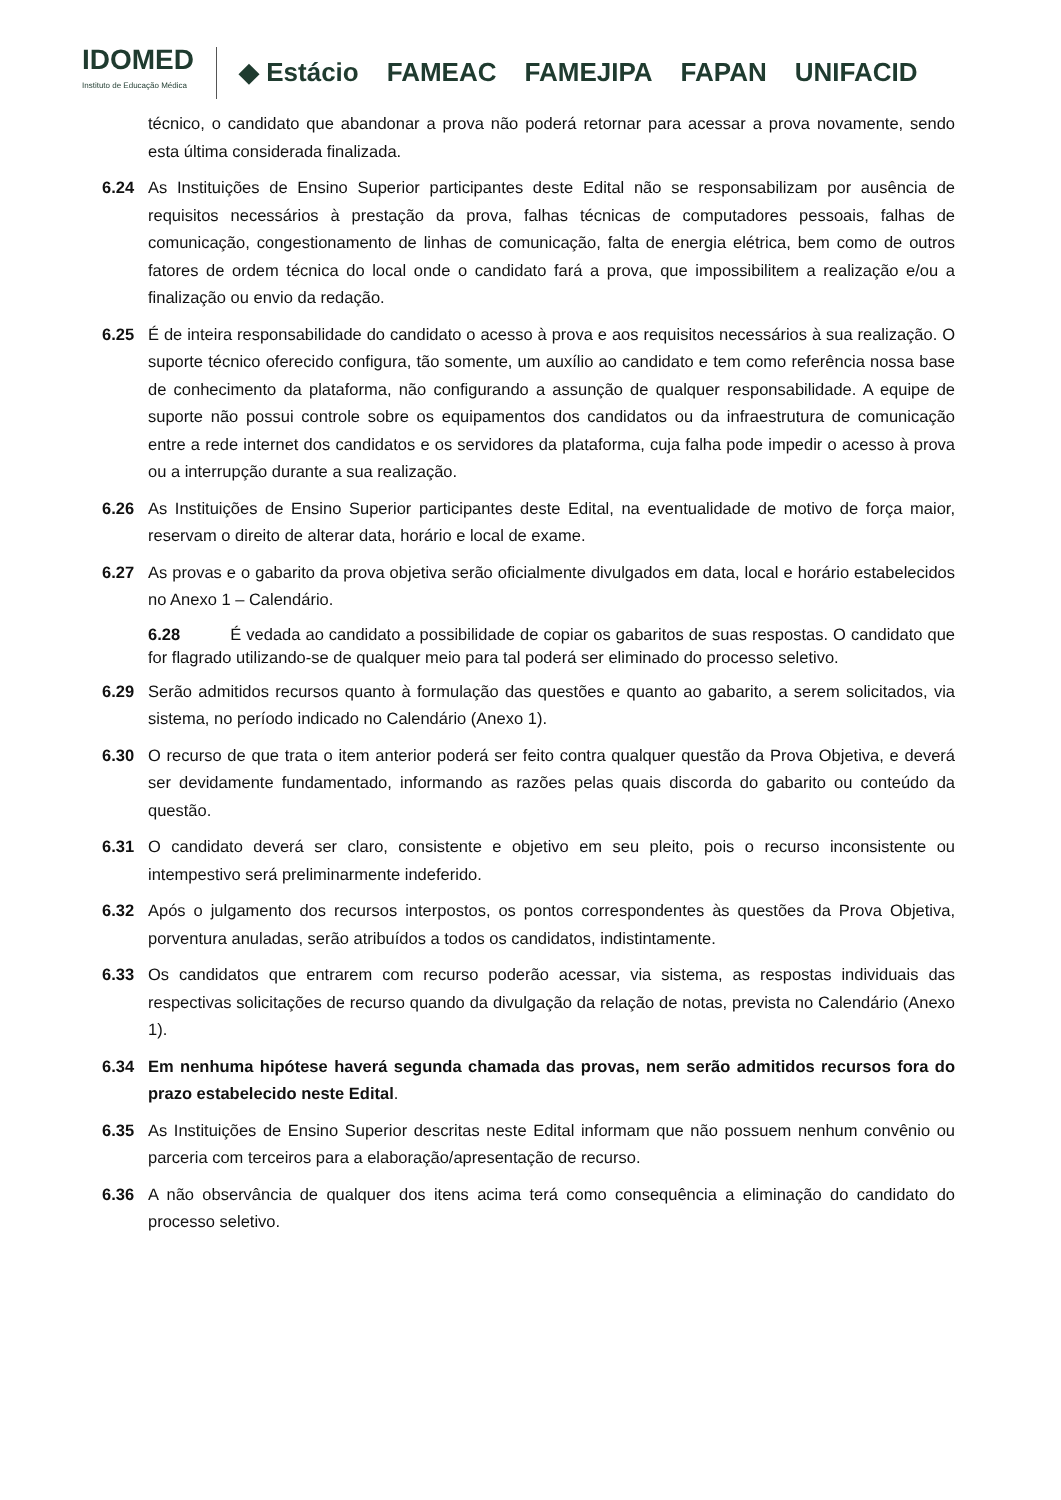IDOMED
Instituto de Educação Médica
◆ Estácio FAMEAC FAMEJIPA FAPAN UNIFACID
técnico, o candidato que abandonar a prova não poderá retornar para acessar a prova novamente, sendo esta última considerada finalizada.
6.24 As Instituições de Ensino Superior participantes deste Edital não se responsabilizam por ausência de requisitos necessários à prestação da prova, falhas técnicas de computadores pessoais, falhas de comunicação, congestionamento de linhas de comunicação, falta de energia elétrica, bem como de outros fatores de ordem técnica do local onde o candidato fará a prova, que impossibilitem a realização e/ou a finalização ou envio da redação.
6.25 É de inteira responsabilidade do candidato o acesso à prova e aos requisitos necessários à sua realização. O suporte técnico oferecido configura, tão somente, um auxílio ao candidato e tem como referência nossa base de conhecimento da plataforma, não configurando a assunção de qualquer responsabilidade. A equipe de suporte não possui controle sobre os equipamentos dos candidatos ou da infraestrutura de comunicação entre a rede internet dos candidatos e os servidores da plataforma, cuja falha pode impedir o acesso à prova ou a interrupção durante a sua realização.
6.26 As Instituições de Ensino Superior participantes deste Edital, na eventualidade de motivo de força maior, reservam o direito de alterar data, horário e local de exame.
6.27 As provas e o gabarito da prova objetiva serão oficialmente divulgados em data, local e horário estabelecidos no Anexo 1 – Calendário.
6.28 É vedada ao candidato a possibilidade de copiar os gabaritos de suas respostas. O candidato que for flagrado utilizando-se de qualquer meio para tal poderá ser eliminado do processo seletivo.
6.29 Serão admitidos recursos quanto à formulação das questões e quanto ao gabarito, a serem solicitados, via sistema, no período indicado no Calendário (Anexo 1).
6.30 O recurso de que trata o item anterior poderá ser feito contra qualquer questão da Prova Objetiva, e deverá ser devidamente fundamentado, informando as razões pelas quais discorda do gabarito ou conteúdo da questão.
6.31 O candidato deverá ser claro, consistente e objetivo em seu pleito, pois o recurso inconsistente ou intempestivo será preliminarmente indeferido.
6.32 Após o julgamento dos recursos interpostos, os pontos correspondentes às questões da Prova Objetiva, porventura anuladas, serão atribuídos a todos os candidatos, indistintamente.
6.33 Os candidatos que entrarem com recurso poderão acessar, via sistema, as respostas individuais das respectivas solicitações de recurso quando da divulgação da relação de notas, prevista no Calendário (Anexo 1).
6.34 Em nenhuma hipótese haverá segunda chamada das provas, nem serão admitidos recursos fora do prazo estabelecido neste Edital.
6.35 As Instituições de Ensino Superior descritas neste Edital informam que não possuem nenhum convênio ou parceria com terceiros para a elaboração/apresentação de recurso.
6.36 A não observância de qualquer dos itens acima terá como consequência a eliminação do candidato do processo seletivo.